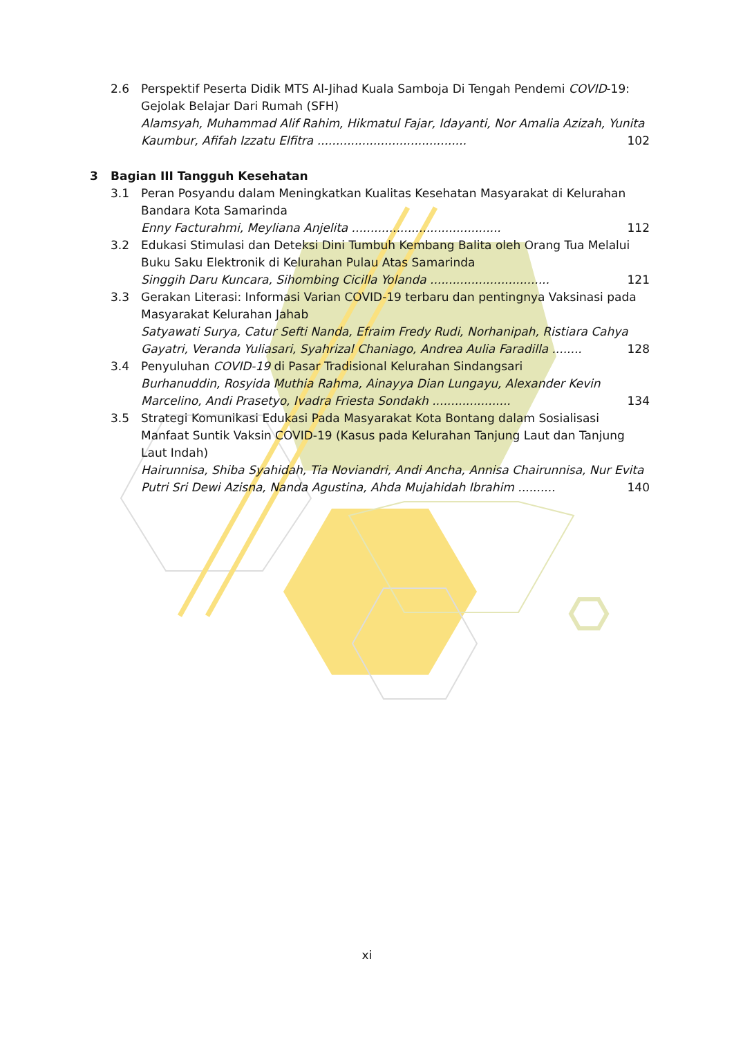2.6 Perspektif Peserta Didik MTS Al-Jihad Kuala Samboja Di Tengah Pendemi COVID-19: Gejolak Belajar Dari Rumah (SFH)
Alamsyah, Muhammad Alif Rahim, Hikmatul Fajar, Idayanti, Nor Amalia Azizah, Yunita Kaumbur, Afifah Izzatu Elfitra ........................................ 102
3 Bagian III Tangguh Kesehatan
3.1 Peran Posyandu dalam Meningkatkan Kualitas Kesehatan Masyarakat di Kelurahan Bandara Kota Samarinda
Enny Facturahmi, Meyliana Anjelita ........................................ 112
3.2 Edukasi Stimulasi dan Deteksi Dini Tumbuh Kembang Balita oleh Orang Tua Melalui Buku Saku Elektronik di Kelurahan Pulau Atas Samarinda
Singgih Daru Kuncara, Sihombing Cicilla Yolanda ................................ 121
3.3 Gerakan Literasi: Informasi Varian COVID-19 terbaru dan pentingnya Vaksinasi pada Masyarakat Kelurahan Jahab
Satyawati Surya, Catur Sefti Nanda, Efraim Fredy Rudi, Norhanipah, Ristiara Cahya Gayatri, Veranda Yuliasari, Syahrizal Chaniago, Andrea Aulia Faradilla ........ 128
3.4 Penyuluhan COVID-19 di Pasar Tradisional Kelurahan Sindangsari
Burhanuddin, Rosyida Muthia Rahma, Ainayya Dian Lungayu, Alexander Kevin Marcelino, Andi Prasetyo, Ivadra Friesta Sondakh ..................... 134
3.5 Strategi Komunikasi Edukasi Pada Masyarakat Kota Bontang dalam Sosialisasi Manfaat Suntik Vaksin COVID-19 (Kasus pada Kelurahan Tanjung Laut dan Tanjung Laut Indah)
Hairunnisa, Shiba Syahidah, Tia Noviandri, Andi Ancha, Annisa Chairunnisa, Nur Evita Putri Sri Dewi Azisna, Nanda Agustina, Ahda Mujahidah Ibrahim .......... 140
xi